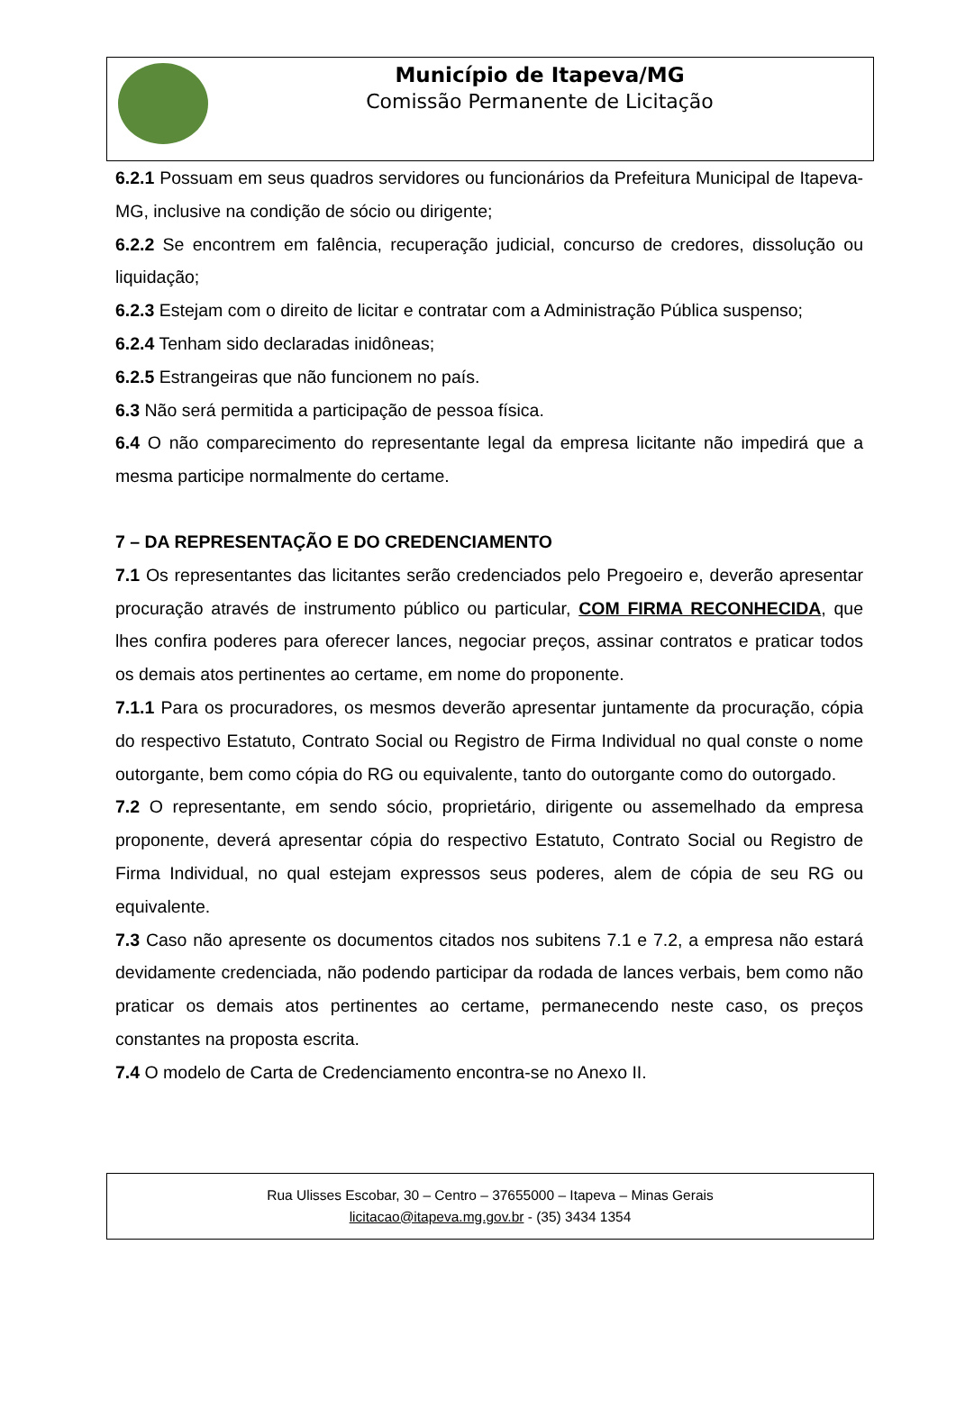Município de Itapeva/MG
Comissão Permanente de Licitação
6.2.1 Possuam em seus quadros servidores ou funcionários da Prefeitura Municipal de Itapeva-MG, inclusive na condição de sócio ou dirigente;
6.2.2 Se encontrem em falência, recuperação judicial, concurso de credores, dissolução ou liquidação;
6.2.3 Estejam com o direito de licitar e contratar com a Administração Pública suspenso;
6.2.4 Tenham sido declaradas inidôneas;
6.2.5 Estrangeiras que não funcionem no país.
6.3 Não será permitida a participação de pessoa física.
6.4 O não comparecimento do representante legal da empresa licitante não impedirá que a mesma participe normalmente do certame.
7 – DA REPRESENTAÇÃO E DO CREDENCIAMENTO
7.1 Os representantes das licitantes serão credenciados pelo Pregoeiro e, deverão apresentar procuração através de instrumento público ou particular, COM FIRMA RECONHECIDA, que lhes confira poderes para oferecer lances, negociar preços, assinar contratos e praticar todos os demais atos pertinentes ao certame, em nome do proponente.
7.1.1 Para os procuradores, os mesmos deverão apresentar juntamente da procuração, cópia do respectivo Estatuto, Contrato Social ou Registro de Firma Individual no qual conste o nome outorgante, bem como cópia do RG ou equivalente, tanto do outorgante como do outorgado.
7.2 O representante, em sendo sócio, proprietário, dirigente ou assemelhado da empresa proponente, deverá apresentar cópia do respectivo Estatuto, Contrato Social ou Registro de Firma Individual, no qual estejam expressos seus poderes, alem de cópia de seu RG ou equivalente.
7.3 Caso não apresente os documentos citados nos subitens 7.1 e 7.2, a empresa não estará devidamente credenciada, não podendo participar da rodada de lances verbais, bem como não praticar os demais atos pertinentes ao certame, permanecendo neste caso, os preços constantes na proposta escrita.
7.4 O modelo de Carta de Credenciamento encontra-se no Anexo II.
Rua Ulisses Escobar, 30 – Centro – 37655000 – Itapeva – Minas Gerais
licitacao@itapeva.mg.gov.br - (35) 3434 1354